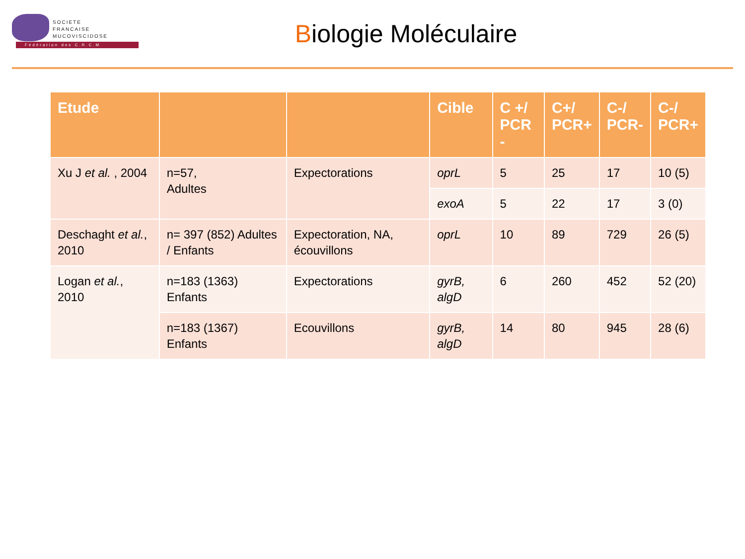SOCIETE
FRANCAISE
MUCOVISCIDOSE
Fédération des C.R.C.M
Biologie Moléculaire
| Etude | | | Cible | C +/ PCR - | C+/ PCR+ | C-/ PCR- | C-/ PCR+ |
| --- | --- | --- | --- | --- | --- | --- | --- |
| Xu J et al. , 2004 | n=57, Adultes | Expectorations | oprL | 5 | 25 | 17 | 10 (5) |
| | | | exoA | 5 | 22 | 17 | 3 (0) |
| Deschaght et al. , 2010 | n= 397 (852) Adultes / Enfants | Expectoration, NA, écouvillons | oprL | 10 | 89 | 729 | 26 (5) |
| Logan et al. , 2010 | n=183 (1363) Enfants | Expectorations | gyrB, algD | 6 | 260 | 452 | 52 (20) |
| | n=183 (1367) Enfants | Ecouvillons | gyrB, algD | 14 | 80 | 945 | 28 (6) |